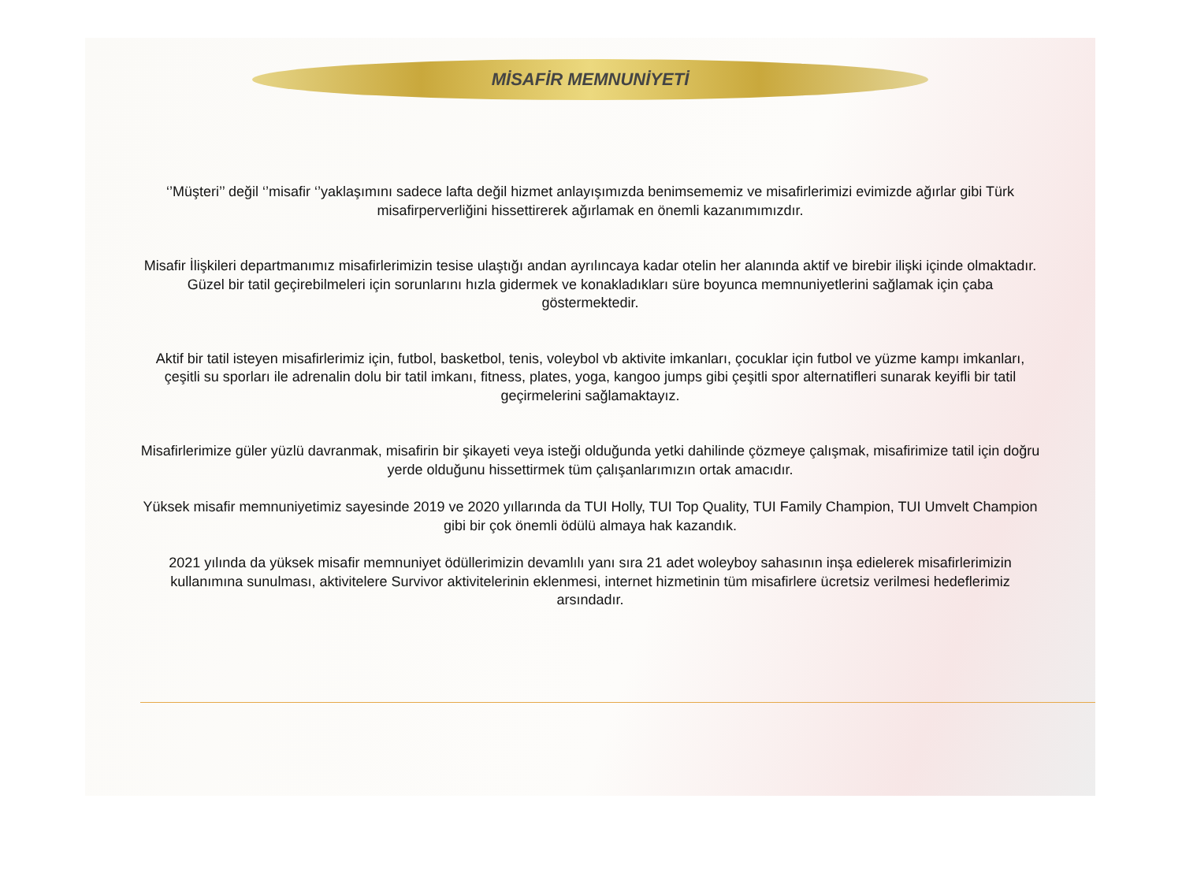MİSAFİR MEMNUNİYETİ
‘’Müşteri’’ değil ‘’misafir ‘’yaklaşımını sadece lafta değil hizmet anlayışımızda benimsememiz ve misafirlerimizi evimizde ağırlar gibi Türk misafirperverliğini hissettirerek ağırlamak en önemli kazanımımızdır.
Misafir İlişkileri departmanımız misafirlerimizin tesise ulaştığı andan ayrılıncaya kadar otelin her alanında aktif ve birebir ilişki içinde olmaktadır. Güzel bir tatil geçirebilmeleri için sorunlarını hızla gidermek ve konakladıkları süre boyunca memnuniyetlerini sağlamak için çaba göstermektedir.
Aktif bir tatil isteyen misafirlerimiz için, futbol, basketbol, tenis, voleybol vb aktivite imkanları, çocuklar için futbol ve yüzme kampı imkanları, çeşitli su sporları ile adrenalin dolu bir tatil imkanı, fitness, plates, yoga, kangoo jumps gibi çeşitli spor alternatifleri sunarak keyifli bir tatil geçirmelerini sağlamaktayız.
Misafirlerimize güler yüzlü davranmak, misafirin bir şikayeti veya isteği olduğunda yetki dahilinde çözmeye çalışmak, misafirimize tatil için doğru yerde olduğunu hissettirmek tüm çalışanlarımızın ortak amacıdır.
Yüksek misafir memnuniyetimiz sayesinde 2019 ve 2020 yıllarında da TUI Holly, TUI Top Quality, TUI Family Champion, TUI Umvelt Champion gibi bir çok önemli ödülü almaya hak kazandık.
2021 yılında da yüksek misafir memnuniyet ödüllerimizin devamlılı yanı sıra 21 adet woleyboy sahasının inşa edielerek misafirlerimizin kullanımına sunulması, aktivitelere Survivor aktivitelerinin eklenmesi, internet hizmetinin tüm misafirlere ücretsiz verilmesi hedeflerimiz arsındadır.